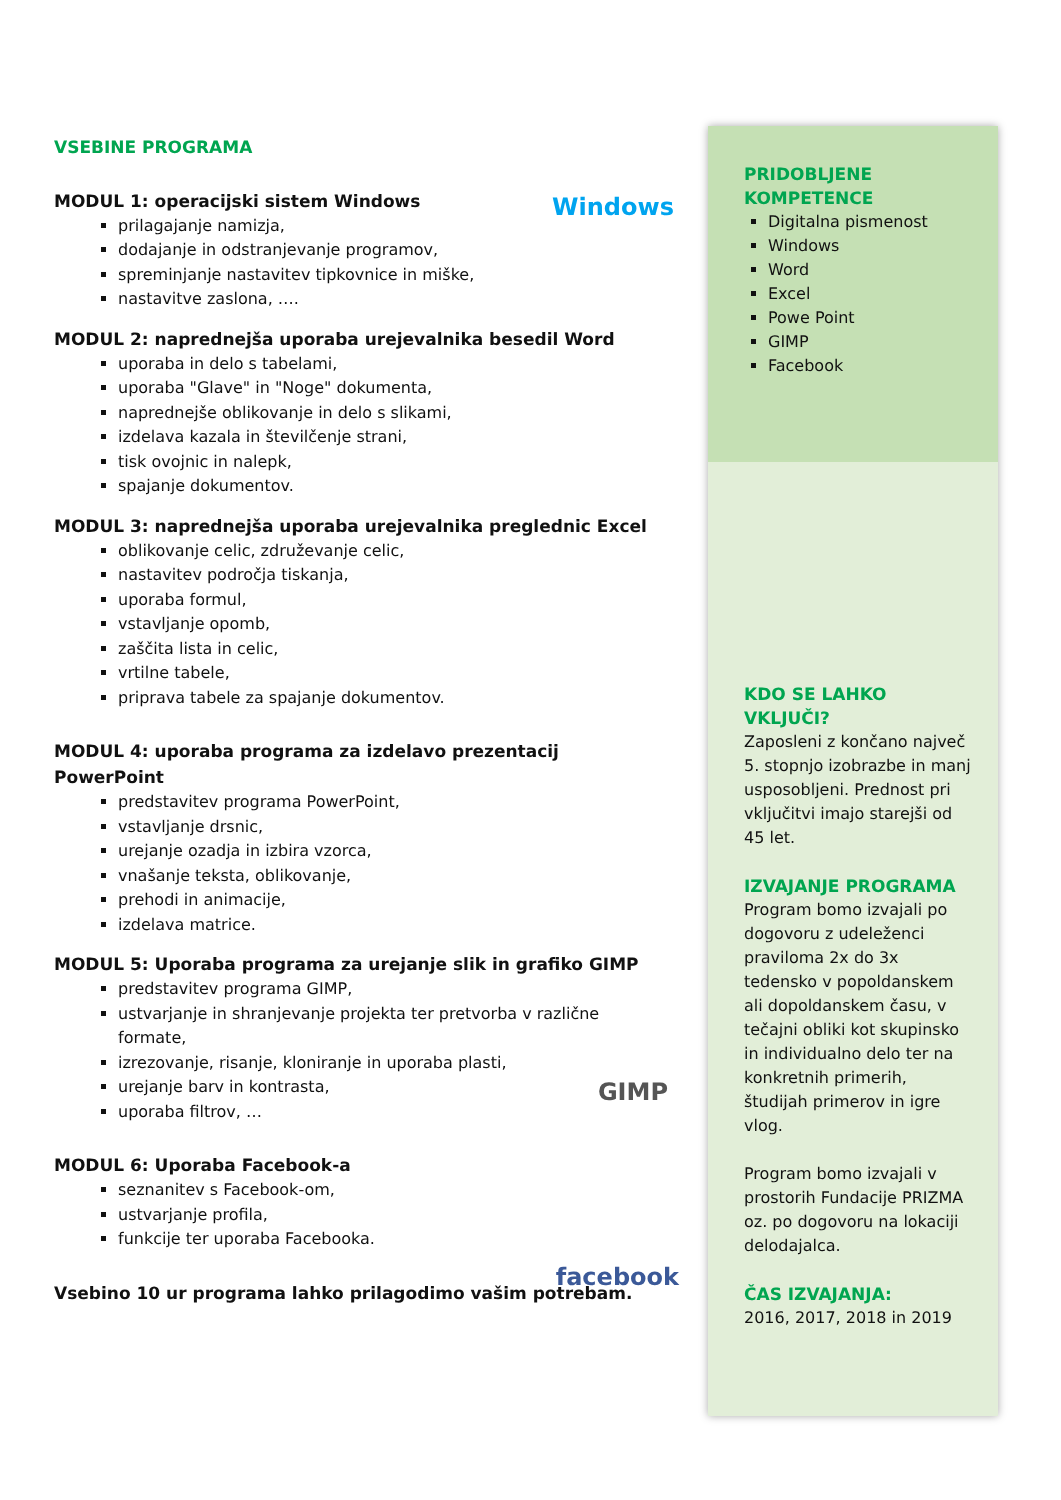VSEBINE PROGRAMA
MODUL 1: operacijski sistem Windows
prilagajanje namizja,
dodajanje in odstranjevanje programov,
spreminjanje nastavitev tipkovnice in miške,
nastavitve zaslona, ….
MODUL 2: naprednejša uporaba urejevalnika besedil Word
uporaba in delo s tabelami,
uporaba "Glave" in "Noge" dokumenta,
naprednejše oblikovanje in delo s slikami,
izdelava kazala in številčenje strani,
tisk ovojnic in nalepk,
spajanje dokumentov.
MODUL 3: naprednejša uporaba urejevalnika preglednic Excel
oblikovanje celic, združevanje celic,
nastavitev področja tiskanja,
uporaba formul,
vstavljanje opomb,
zaščita lista in celic,
vrtilne tabele,
priprava tabele za spajanje dokumentov.
MODUL 4: uporaba programa za izdelavo prezentacij PowerPoint
predstavitev programa PowerPoint,
vstavljanje drsnic,
urejanje ozadja in izbira vzorca,
vnašanje teksta, oblikovanje,
prehodi in animacije,
izdelava matrice.
MODUL 5: Uporaba programa za urejanje slik in grafiko GIMP
predstavitev programa GIMP,
ustvarjanje in shranjevanje projekta ter pretvorba v različne formate,
izrezovanje, risanje, kloniranje in uporaba plasti,
urejanje barv in kontrasta,
uporaba filtrov, …
MODUL 6: Uporaba Facebook-a
seznanitev s Facebook-om,
ustvarjanje profila,
funkcije ter uporaba Facebooka.
Vsebino 10 ur programa lahko prilagodimo vašim potrebam.
Windows
facebook
GIMP
PRIDOBLJENE KOMPETENCE
Digitalna pismenost
Windows
Word
Excel
Powe Point
GIMP
Facebook
KDO SE LAHKO VKLJUČI?
Zaposleni z končano največ 5. stopnjo izobrazbe in manj usposobljeni. Prednost pri vključitvi imajo starejši od 45 let.
IZVAJANJE PROGRAMA
Program bomo izvajali po dogovoru z udeleženci praviloma 2x do 3x tedensko v popoldanskem ali dopoldanskem času, v tečajni obliki kot skupinsko in individualno delo ter na konkretnih primerih, študijah primerov in igre vlog.
Program bomo izvajali v prostorih Fundacije PRIZMA oz. po dogovoru na lokaciji delodajalca.
ČAS IZVAJANJA:
2016, 2017, 2018 in 2019